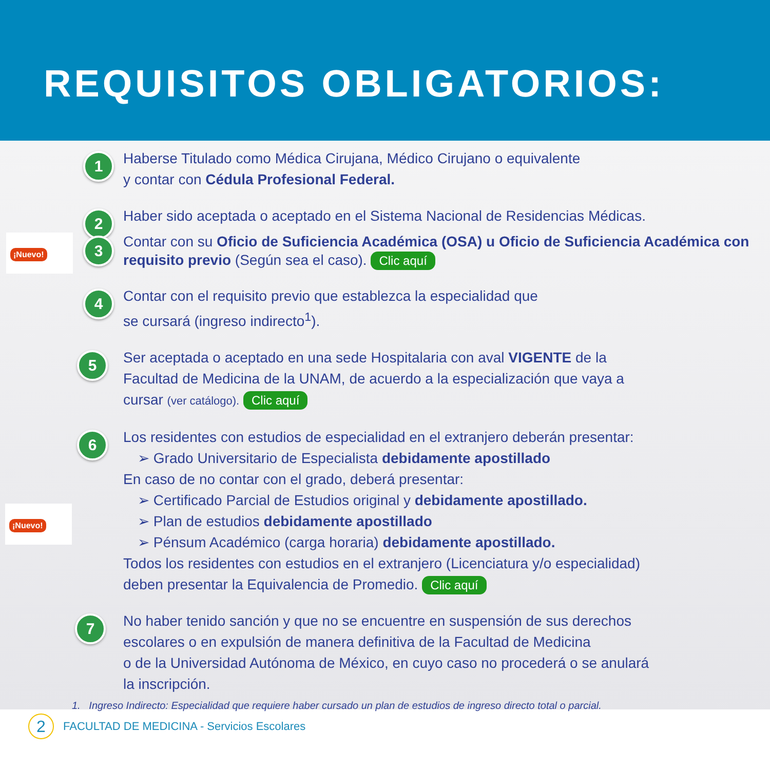REQUISITOS OBLIGATORIOS:
1
Haberse Titulado como Médica Cirujana, Médico Cirujano o equivalente
y contar con Cédula Profesional Federal.
2
Haber sido aceptada o aceptado en el Sistema Nacional de Residencias Médicas.
¡Nuevo! 3
Contar con su Oficio de Suficiencia Académica (OSA) u Oficio de Suficiencia Académica con requisito previo (Según sea el caso). Clic aquí
4
Contar con el requisito previo que establezca la especialidad que
se cursará (ingreso indirecto<sup>1</sup>).
5
Ser aceptada o aceptado en una sede Hospitalaria con aval VIGENTE de la
Facultad de Medicina de la UNAM, de acuerdo a la especialización que vaya a
cursar (ver catálogo). Clic aquí
6
¡Nuevo!
Los residentes con estudios de especialidad en el extranjero deberán presentar:
➢ Grado Universitario de Especialista debidamente apostillado
En caso de no contar con el grado, deberá presentar:
➢ Certificado Parcial de Estudios original y debidamente apostillado.
➢ Plan de estudios debidamente apostillado
➢ Pénsum Académico (carga horaria) debidamente apostillado.
Todos los residentes con estudios en el extranjero (Licenciatura y/o especialidad)
deben presentar la Equivalencia de Promedio. Clic aquí
7
No haber tenido sanción y que no se encuentre en suspensión de sus derechos
escolares o en expulsión de manera definitiva de la Facultad de Medicina
o de la Universidad Autónoma de México, en cuyo caso no procederá o se anulará
la inscripción.
1. Ingreso Indirecto: Especialidad que requiere haber cursado un plan de estudios de ingreso directo total o parcial.
2
FACULTAD DE MEDICINA - Servicios Escolares